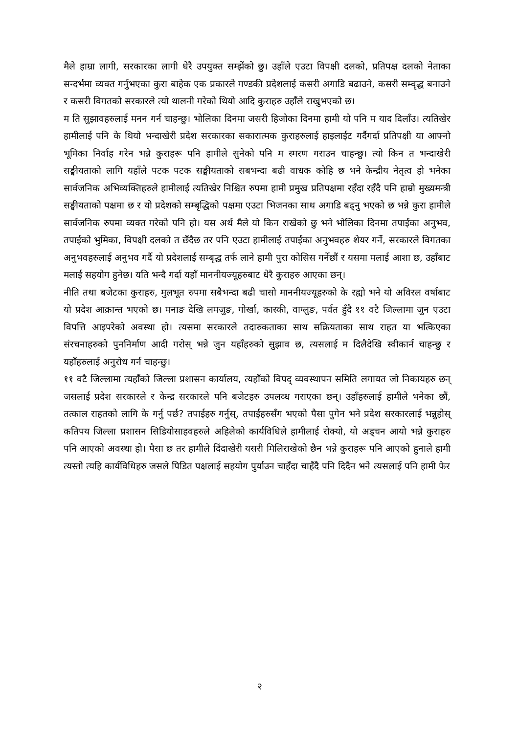मैले हाम्रा लागी, सरकारका लागी धेरै उपयुक्त सम्झेंको छु। उहाँले एउटा विपक्षी दलको, प्रतिपक्ष दलको नेताका सन्दर्भमा व्यक्त गर्नुभएका कुरा बाहेक एक प्रकारले गण्डकी प्रदेशलाई कसरी अगाडि बढाउने, कसरी सम्वृद्ध बनाउने र कसरी विगतको सरकारले त्यो थालनी गरेको थियो आदि कुराहरु उहाँले राखुभएको छ।
म ति सुझावहरुलाई मनन गर्न चाहन्छु। भोलिका दिनमा जसरी हिजोका दिनमा हामी यो पनि म याद दिलाँउ। त्यतिखेर हामीलाई पनि के थियो भन्दाखेरी प्रदेश सरकारका सकारात्मक कुराहरुलाई हाइलाईट गर्दैगर्दा प्रतिपक्षी या आफ्नो भूमिका निर्वाह गरेन भन्ने कुराहरू पनि हामीले सुनेको पनि म स्मरण गराउन चाहन्छु। त्यो किन त भन्दाखेरी सङ्घीयताको लागि यहाँले पटक पटक सङ्घीयताको सबभन्दा बढी वाधक कोहि छ भने केन्द्रीय नेतृत्व हो भनेका सार्वजनिक अभिव्यक्तिहरुले हामीलाई त्यतिखेर निश्चित रुपमा हामी प्रमुख प्रतिपक्षमा रहँदा रहँदै पनि हाम्रो मुख्यमन्त्री सङ्घीयताको पक्षमा छ र यो प्रदेशको सम्बृद्धिको पक्षमा एउटा भिजनका साथ अगाडि बढ्नु भएको छ भन्ने कुरा हामीले सार्वजनिक रुपमा व्यक्त गरेको पनि हो। यस अर्थ मैले यो किन राखेको छु भने भोलिका दिनमा तपाईंका अनुभव, तपाईको भुमिका, विपक्षी दलको त छँदैछ तर पनि एउटा हामीलाई तपाईंका अनुभवहरु शेयर गर्ने, सरकारले विगतका अनुभवहरुलाई अनुभव गर्दै यो प्रदेशलाई सम्बृद्ध तर्फ लाने हामी पुरा कोसिस गर्नेछौं र यसमा मलाई आशा छ, उहाँबाट मलाई सहयोग हुनेछ। यति भन्दै गर्दा यहाँ माननीयज्यूहरुबाट धेरै कुराहरु आएका छन्।
नीति तथा बजेटका कुराहरु, मुलभूत रुपमा सबैभन्दा बढी चासो माननीयज्यूहरुको के रह्यो भने यो अविरल वर्षाबाट यो प्रदेश आक्रान्त भएको छ। मनाङ देखि लमजुङ, गोर्खा, कास्की, वाग्लुङ, पर्वत हुँदै ११ वटै जिल्लामा जुन एउटा विपत्ति आइपरेको अवस्था हो। त्यसमा सरकारले तदारुकताका साथ सक्रियताका साथ राहत या भत्किएका संरचनाहरुको पुननिर्माण आदी गरोस् भन्ने जुन यहाँहरुको सुझाव छ, त्यसलाई म दिलैदेखि स्वीकार्न चाहन्छु र यहाँहरुलाई अनुरोध गर्न चाहन्छु।
११ वटै जिल्लामा त्यहाँको जिल्ला प्रशासन कार्यालय, त्यहाँको विपद् व्यवस्थापन समिति लगायत जो निकायहरु छन् जसलाई प्रदेश सरकारले र केन्द्र सरकारले पनि बजेटहरु उपलव्ध गराएका छन्। उहाँहरुलाई हामीले भनेका छौं, तत्काल राहतको लागि के गर्नु पर्छ? तपाईहरु गर्नुस्, तपाईंहरुसँग भएको पैसा पुगेन भने प्रदेश सरकारलाई भन्नुहोस् कतिपय जिल्ला प्रशासन सिडियोसाहवहरुले अहिलेको कार्यविधिले हामीलाई रोक्यो, यो अड्चन आयो भन्ने कुराहरु पनि आएको अवस्था हो। पैसा छ तर हामीले दिंदाखेरी यसरी मिलिराखेको छैन भन्ने कुराहरू पनि आएको हुनाले हामी त्यस्तो त्यहि कार्यविधिहरु जसले पिडित पक्षलाई सहयोग पुर्याउन चाहँदा चाहँदै पनि दिदैन भने त्यसलाई पनि हामी फेर
२